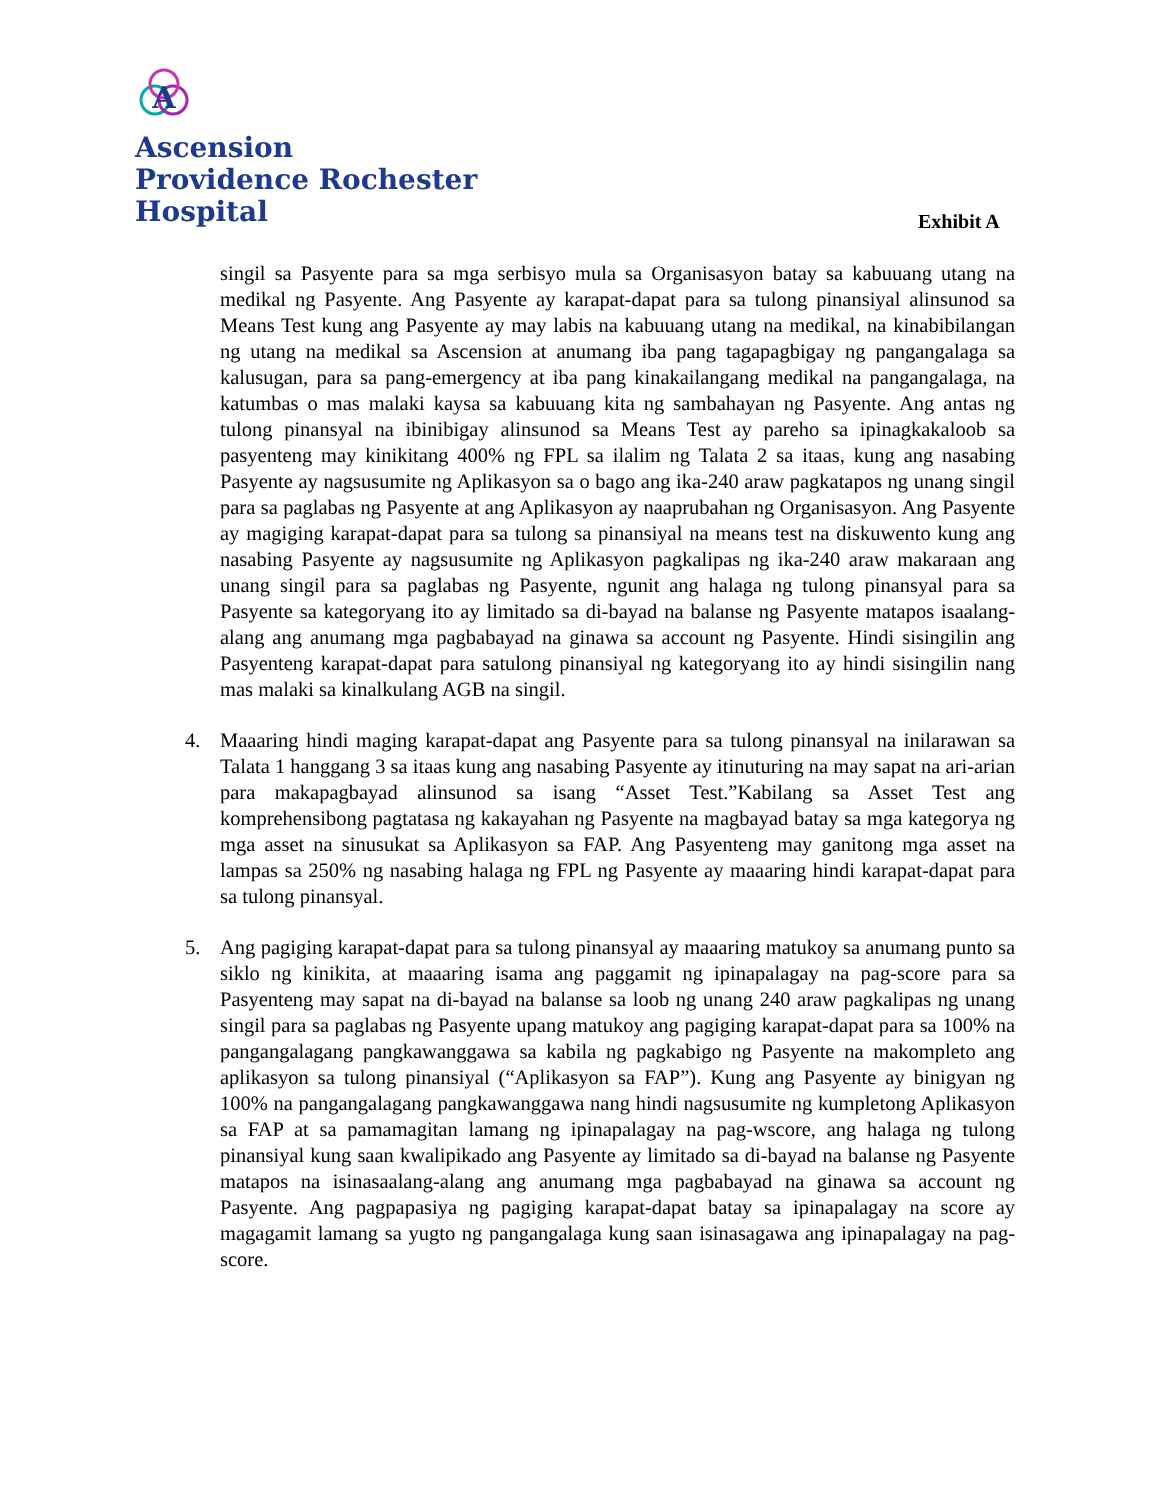A
Ascension
Providence Rochester
Hospital
Exhibit A
singil sa Pasyente para sa mga serbisyo mula sa Organisasyon batay sa kabuuang utang na medikal ng Pasyente. Ang Pasyente ay karapat-dapat para sa tulong pinansiyal alinsunod sa Means Test kung ang Pasyente ay may labis na kabuuang utang na medikal, na kinabibilangan ng utang na medikal sa Ascension at anumang iba pang tagapagbigay ng pangangalaga sa kalusugan, para sa pang-emergency at iba pang kinakailangang medikal na pangangalaga, na katumbas o mas malaki kaysa sa kabuuang kita ng sambahayan ng Pasyente. Ang antas ng tulong pinansyal na ibinibigay alinsunod sa Means Test ay pareho sa ipinagkakaloob sa pasyenteng may kinikitang 400% ng FPL sa ilalim ng Talata 2 sa itaas, kung ang nasabing Pasyente ay nagsusumite ng Aplikasyon sa o bago ang ika-240 araw pagkatapos ng unang singil para sa paglabas ng Pasyente at ang Aplikasyon ay naaprubahan ng Organisasyon. Ang Pasyente ay magiging karapat-dapat para sa tulong sa pinansiyal na means test na diskuwento kung ang nasabing Pasyente ay nagsusumite ng Aplikasyon pagkalipas ng ika-240 araw makaraan ang unang singil para sa paglabas ng Pasyente, ngunit ang halaga ng tulong pinansyal para sa Pasyente sa kategoryang ito ay limitado sa di-bayad na balanse ng Pasyente matapos isaalang-alang ang anumang mga pagbabayad na ginawa sa account ng Pasyente. Hindi sisingilin ang Pasyenteng karapat-dapat para satulong pinansiyal ng kategoryang ito ay hindi sisingilin nang mas malaki sa kinalkulang AGB na singil.
4. Maaaring hindi maging karapat-dapat ang Pasyente para sa tulong pinansyal na inilarawan sa Talata 1 hanggang 3 sa itaas kung ang nasabing Pasyente ay itinuturing na may sapat na ari-arian para makapagbayad alinsunod sa isang “Asset Test.”Kabilang sa Asset Test ang komprehensibong pagtatasa ng kakayahan ng Pasyente na magbayad batay sa mga kategorya ng mga asset na sinusukat sa Aplikasyon sa FAP. Ang Pasyenteng may ganitong mga asset na lampas sa 250% ng nasabing halaga ng FPL ng Pasyente ay maaaring hindi karapat-dapat para sa tulong pinansyal.
5. Ang pagiging karapat-dapat para sa tulong pinansyal ay maaaring matukoy sa anumang punto sa siklo ng kinikita, at maaaring isama ang paggamit ng ipinapalagay na pag-score para sa Pasyenteng may sapat na di-bayad na balanse sa loob ng unang 240 araw pagkalipas ng unang singil para sa paglabas ng Pasyente upang matukoy ang pagiging karapat-dapat para sa 100% na pangangalagang pangkawanggawa sa kabila ng pagkabigo ng Pasyente na makompleto ang aplikasyon sa tulong pinansiyal (“Aplikasyon sa FAP”). Kung ang Pasyente ay binigyan ng 100% na pangangalagang pangkawanggawa nang hindi nagsusumite ng kumpletong Aplikasyon sa FAP at sa pamamagitan lamang ng ipinapalagay na pag-wscore, ang halaga ng tulong pinansiyal kung saan kwalipikado ang Pasyente ay limitado sa di-bayad na balanse ng Pasyente matapos na isinasaalang-alang ang anumang mga pagbabayad na ginawa sa account ng Pasyente. Ang pagpapasiya ng pagiging karapat-dapat batay sa ipinapalagay na score ay magagamit lamang sa yugto ng pangangalaga kung saan isinasagawa ang ipinapalagay na pag-score.